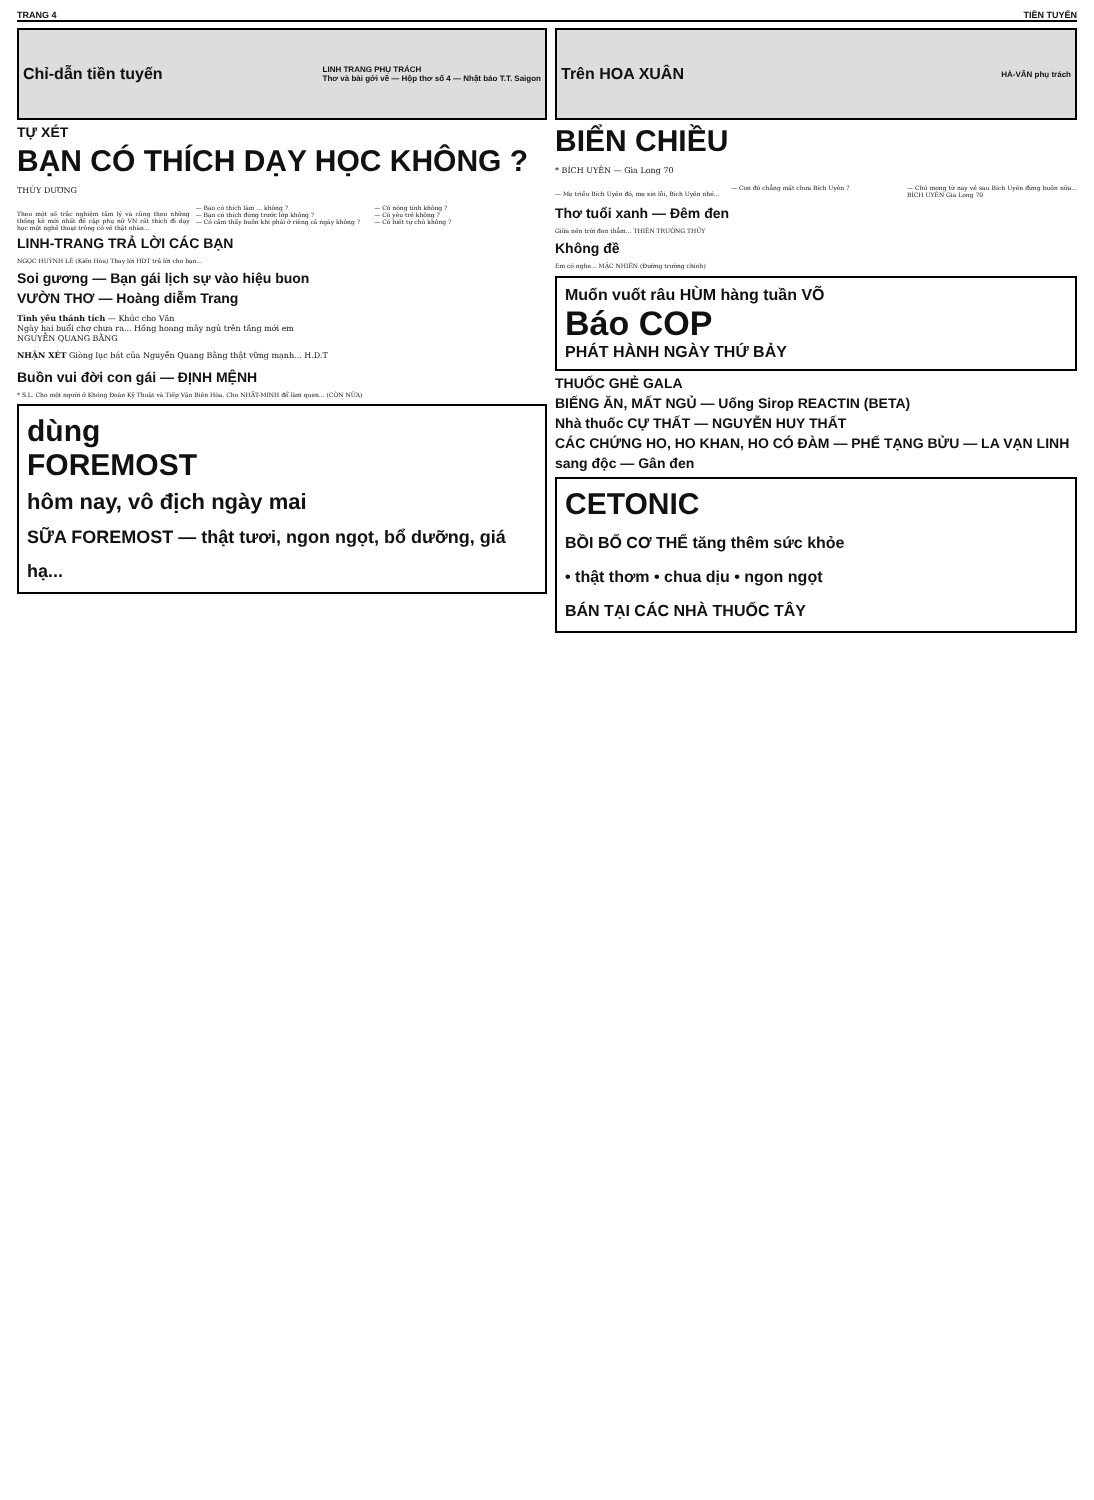TRANG 4 TIỀN TUYẾN
Chỉ-dẫn tiền tuyến LINH TRANG PHỤ TRÁCH
Thơ và bài gởi về — Hộp thơ số 4 — Nhật báo T.T. Saigon
TỰ XÉT
BẠN CÓ THÍCH DẠY HỌC KHÔNG ?
THÙY DƯƠNG
Theo một số trắc nghiệm tâm lý và cũng theo những thống kê mới nhất đề cập phụ nữ VN rất thích đi dạy học một nghề thoạt trông có vẻ thật nhàn...
— Bao có thích làm ... không ?
— Bạn có thích đứng trước lớp không ?
— Có cảm thấy buồn khi phải ở riêng cả ngày không ?
— Có nóng tính không ?
— Có yêu trẻ không ?
— Có biết tự chủ không ?
LINH-TRANG TRẢ LỜI CÁC BẠN
NGỌC HUỲNH LÊ (Kiến Hòa) Thay lời HDT trả lời cho bạn...
Soi gương — Bạn gái lịch sự vào hiệu buon
VƯỜN THƠ — Hoàng diễm Trang
Tình yêu thánh tích — Khúc cho Văn
Ngày hai buổi chợ chưa ra... Hồng hoang mây ngủ trên tầng mới em
NGUYỄN QUANG BẰNG
NHẬN XÉT Giòng lục bát của Nguyễn Quang Bằng thật vững mạnh... H.D.T
Buồn vui đời con gái — ĐỊNH MỆNH
* S.L. Cho một người ở Khóng Đoàn Kỹ Thuật và Tiếp Vận Biên Hòa. Cho NHẬT-MINH để làm quen... (CÒN NỮA)
dùng
FOREMOST
hôm nay, vô địch ngày mai
SỮA FOREMOST — thật tươi, ngon ngọt, bổ dưỡng, giá hạ...
Trên HOA XUÂN HÀ-VĂN phụ trách
BIỂN CHIỀU
* BÍCH UYÊN — Gia Long 70
— Mẹ triều Bích Uyên đó, mẹ xin lỗi, Bích Uyên nhé...
— Con đó chẳng mất chưa Bích Uyên ?
— Chú mong từ nay về sau Bích Uyên đừng buồn nữa... BÍCH UYÊN Gia Long 70
Thơ tuổi xanh — Đêm đen
Giữa nền trời đen thẳm... THIÊN TRƯỜNG THỦY
Không đề
Em có nghe... MẶC NHIÊN (Đường trường chinh)
Muốn vuốt râu HÙM hàng tuần VÕ
Báo COP
PHÁT HÀNH NGÀY THỨ BẢY
THUỐC GHẺ GALA
BIẾNG ĂN, MẤT NGỦ — Uống Sirop REACTIN (BETA)
Nhà thuốc CỰ THẤT — NGUYỄN HUY THẤT
CÁC CHỨNG HO, HO KHAN, HO CÓ ĐÀM — PHẾ TẠNG BỬU — LA VẠN LINH
sang độc — Gân đen
CETONIC
BỒI BỔ CƠ THỂ tăng thêm sức khỏe
• thật thơm • chua dịu • ngon ngọt
BÁN TẠI CÁC NHÀ THUỐC TÂY